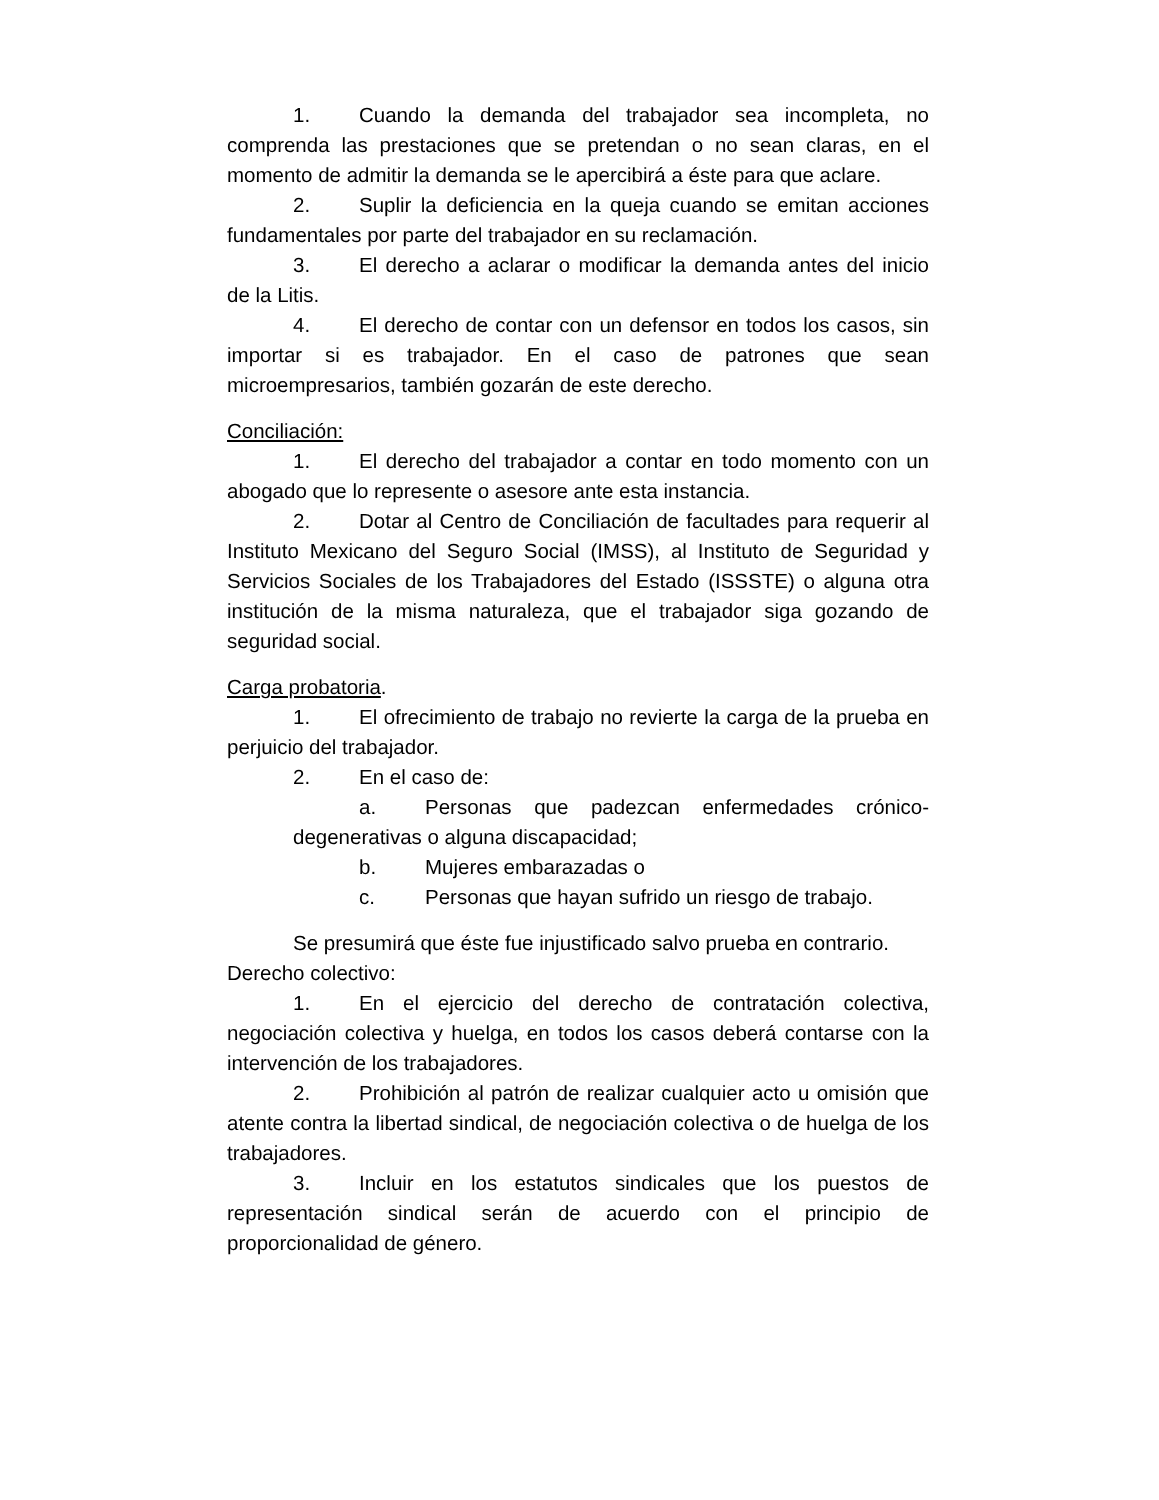1. Cuando la demanda del trabajador sea incompleta, no comprenda las prestaciones que se pretendan o no sean claras, en el momento de admitir la demanda se le apercibirá a éste para que aclare.
2. Suplir la deficiencia en la queja cuando se emitan acciones fundamentales por parte del trabajador en su reclamación.
3. El derecho a aclarar o modificar la demanda antes del inicio de la Litis.
4. El derecho de contar con un defensor en todos los casos, sin importar si es trabajador. En el caso de patrones que sean microempresarios, también gozarán de este derecho.
Conciliación:
1. El derecho del trabajador a contar en todo momento con un abogado que lo represente o asesore ante esta instancia.
2. Dotar al Centro de Conciliación de facultades para requerir al Instituto Mexicano del Seguro Social (IMSS), al Instituto de Seguridad y Servicios Sociales de los Trabajadores del Estado (ISSSTE) o alguna otra institución de la misma naturaleza, que el trabajador siga gozando de seguridad social.
Carga probatoria.
1. El ofrecimiento de trabajo no revierte la carga de la prueba en perjuicio del trabajador.
2. En el caso de:
a. Personas que padezcan enfermedades crónico-degenerativas o alguna discapacidad;
b. Mujeres embarazadas o
c. Personas que hayan sufrido un riesgo de trabajo.
Se presumirá que éste fue injustificado salvo prueba en contrario.
Derecho colectivo:
1. En el ejercicio del derecho de contratación colectiva, negociación colectiva y huelga, en todos los casos deberá contarse con la intervención de los trabajadores.
2. Prohibición al patrón de realizar cualquier acto u omisión que atente contra la libertad sindical, de negociación colectiva o de huelga de los trabajadores.
3. Incluir en los estatutos sindicales que los puestos de representación sindical serán de acuerdo con el principio de proporcionalidad de género.